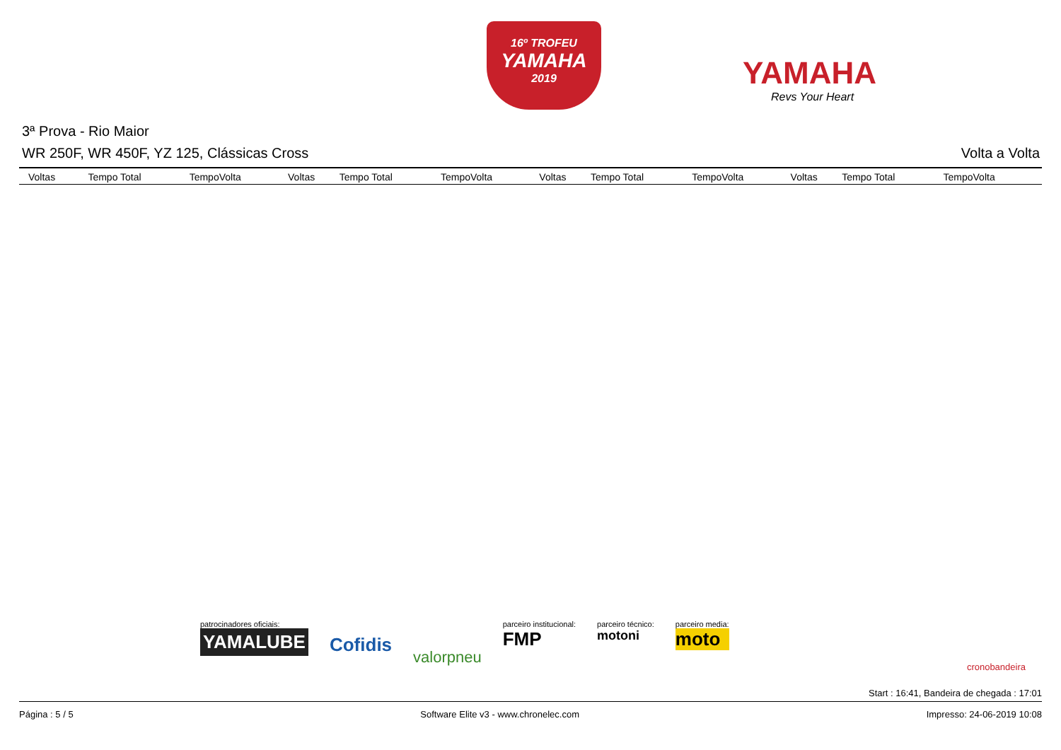16º TROFEU
YAMAHA
2019
YAMAHA
Revs Your Heart
3ª Prova - Rio Maior
WR 250F, WR 450F, YZ 125, Clássicas Cross Volta a Volta
| Voltas | Tempo Total | TempoVolta | Voltas | Tempo Total | TempoVolta | Voltas | Tempo Total | TempoVolta | Voltas | Tempo Total | TempoVolta |
| --- | --- | --- | --- | --- | --- | --- | --- | --- | --- | --- | --- |
patrocinadores oficiais:
YAMALUBE
Cofidis
valorpneu
parceiro institucional:
FMP
parceiro técnico:
motoni
parceiro media:
moto
cronobandeira
Start : 16:41, Bandeira de chegada : 17:01
Página : 5 / 5 Software Elite v3 - www.chronelec.com Impresso: 24-06-2019 10:08